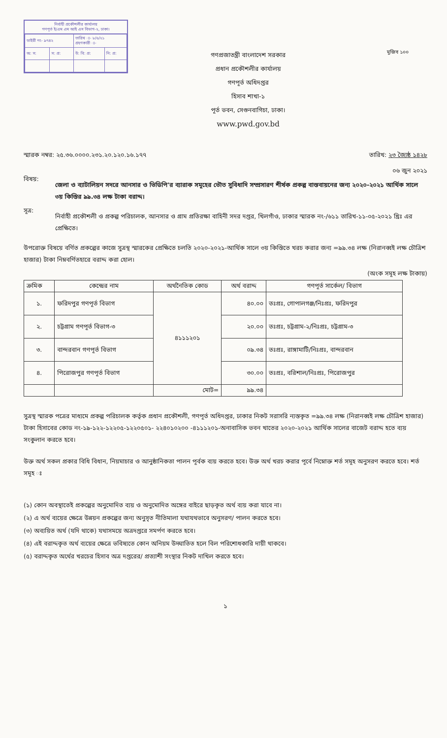নির্বাহী প্রকৌশলীর কার্যালয়
গণপূর্ত ই/এম এম আই এস বিভাগ-২, ঢাকা।
| ডাইরী নং- ৯৭৪২ | | তারিখ ঃ- ৮/৬/২১ গ্রহণকারী ঃ- | |
| অ: স: | স: প্র: | উ: বি: প্র: | নি: প্র: |
গণপ্রজাতন্ত্রী বাংলাদেশ সরকার
প্রধান প্রকৌশলীর কার্যালয়
গণপূর্ত অধিদপ্তর
হিসাব শাখা-১
পূর্ত ভবন, সেগুনবাগিচা, ঢাকা।
www.pwd.gov.bd
মুজিব ১০০
স্মারক নম্বর: ২৫.৩৬.০০০০.২৩১.২০.১২০.১৬.১৭৭
তারিখ: ২৩ জ্যৈষ্ঠ ১৪২৮
০৬ জুন ২০২১
বিষয়:
জেলা ও ব্যাটালিয়ন সদরে আনসার ও ভিডিপি'র ব্যারাক সমূহের ভৌত সুবিধাদি সম্প্রসারণ শীর্ষক প্রকল্প বাস্তবায়নের জন্য ২০২০-২০২১ আর্থিক সালে ৩য় কিস্তির ৯৯.৩৪ লক্ষ টাকা বরাদ্দ।
সূত্র:
নির্বাহী প্রকৌশলী ও প্রকল্প পরিচালক, আনসার ও গ্রাম প্রতিরক্ষা বাহিনী সদর দপ্তর, খিলগাঁও, ঢাকার স্মারক নং-/৬১১ তারিখ-১১-০৫-২০২১ খ্রিঃ এর প্রেক্ষিতে।
উপরোক্ত বিষয়ে বর্ণিত প্রকল্পের কাজে সুত্রস্থ স্মারকের প্রেক্ষিতে চলতি ২০২০-২০২১-আর্থিক সালে ৩য় কিস্তিতে খরচ করার জন্য =৯৯.৩৪ লক্ষ (নিরানব্বই লক্ষ চৌত্রিশ হাজার) টাকা নিম্নবর্ণিতহারে বরাদ্দ করা হোল।
(অংক সমূহ লক্ষ টাকায়)
| ক্রমিক | কেন্দ্রের নাম | অর্থনৈতিক কোড | অর্থ বরাদ্দ | গণপূর্ত সার্কেল/ বিভাগ |
| --- | --- | --- | --- | --- |
| ১. | ফরিদপুর গণপূর্ত বিভাগ | ৪১১১২০১ | ৪০.০০ | তঃপ্রঃ, গোপালগঞ্জ/নিঃপ্রঃ, ফরিদপুর |
| ২. | চট্টগ্রাম গণপূর্ত বিভাগ-৩ | | ২০.০০ | তঃপ্রঃ, চট্টগ্রাম-২/নিঃপ্রঃ, চট্টগ্রাম-৩ |
| ৩. | বান্দরবান গণপূর্ত বিভাগ | | ০৯.৩৪ | তঃপ্রঃ, রাঙ্গামাটি/নিঃপ্রঃ, বান্দরবান |
| ৪. | পিরোজপুর গণপূর্ত বিভাগ | | ৩০.০০ | তঃপ্রঃ, বরিশাল/নিঃপ্রঃ, পিরোজপুর |
| | | মোট= | ৯৯.৩৪ | |
সুত্রস্থ স্মারক পত্রের মাধ্যমে প্রকল্প পরিচালক কর্তৃক প্রধান প্রকৌশলী, গণপূর্ত অধিদপ্তর, ঢাকার নিকট সরাসরি ন্যস্তকৃত =৯৯.৩৪ লক্ষ (নিরানব্বই লক্ষ চৌত্রিশ হাজার) টাকা হিসাবের কোড নং-১৯-১২২-১২২০৫-১২২০৫০১- ২২৪০১০২০০ -৪১১১২০১-অনাবাসিক ভবন খাতের ২০২০-২০২১ আর্থিক সালের বাজেট বরাদ্দ হতে ব্যয় সংকুলান করতে হবে।
উক্ত অর্থ সকল প্রকার বিধি বিধান, নিয়মাচার ও আনুষ্ঠানিকতা পালন পূর্বক ব্যয় করতে হবে। উক্ত অর্থ খরচ করার পূর্বে নিম্নোক্ত শর্ত সমূহ অনুসরণ করতে হবে। শর্ত সমূহ ঃ
(১) কোন অবস্থাতেই প্রকল্পের অনুমোদিত ব্যয় ও অনুমোদিত অঙ্গের বাইরে ছাড়কৃত অর্থ ব্যয় করা যাবে না।
(২) এ অর্থ ব্যয়ের ক্ষেত্রে উন্নয়ন প্রকল্পের জন্য অনুসৃত নীতিমালা যথাযথভাবে অনুসরণ/ পালন করতে হবে।
(৩) অব্যয়িত অর্থ (যদি থাকে) যথাসময়ে অত্রদপ্তরে সমর্পণ করতে হবে।
(৪) এই বরাদ্দকৃত অর্থ ব্যয়ের ক্ষেত্রে ভবিষ্যতে কোন অনিয়ম উদ্ঘাতিত হলে বিল পরিশোধকারি দায়ী থাকবে।
(৫) বরাদ্দকৃত অর্থের খরচের হিসাব অত্র দপ্তরের/ প্রত্যাশী সংস্থার নিকট দাখিল করতে হবে।
১